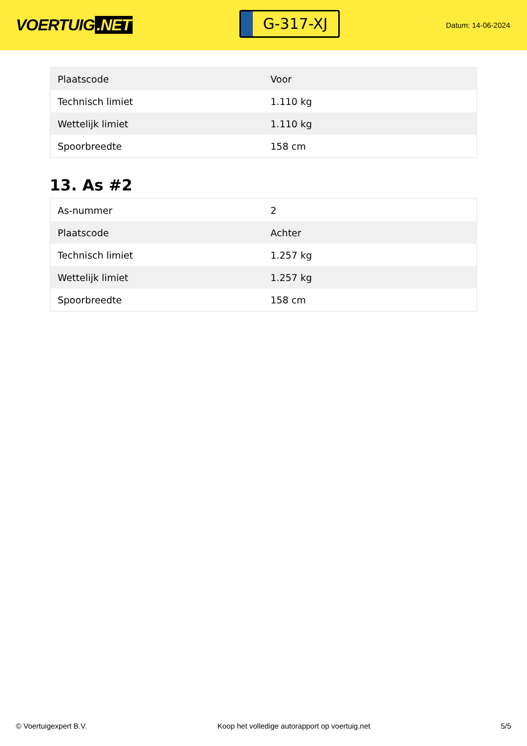VOERTUIG.NET
G-317-XJ
Datum: 14-06-2024
| Plaatscode | Voor |
| Technisch limiet | 1.110 kg |
| Wettelijk limiet | 1.110 kg |
| Spoorbreedte | 158 cm |
13. As #2
| As-nummer | 2 |
| Plaatscode | Achter |
| Technisch limiet | 1.257 kg |
| Wettelijk limiet | 1.257 kg |
| Spoorbreedte | 158 cm |
© Voertuigexpert B.V. Koop het volledige autorapport op voertuig.net 5/5